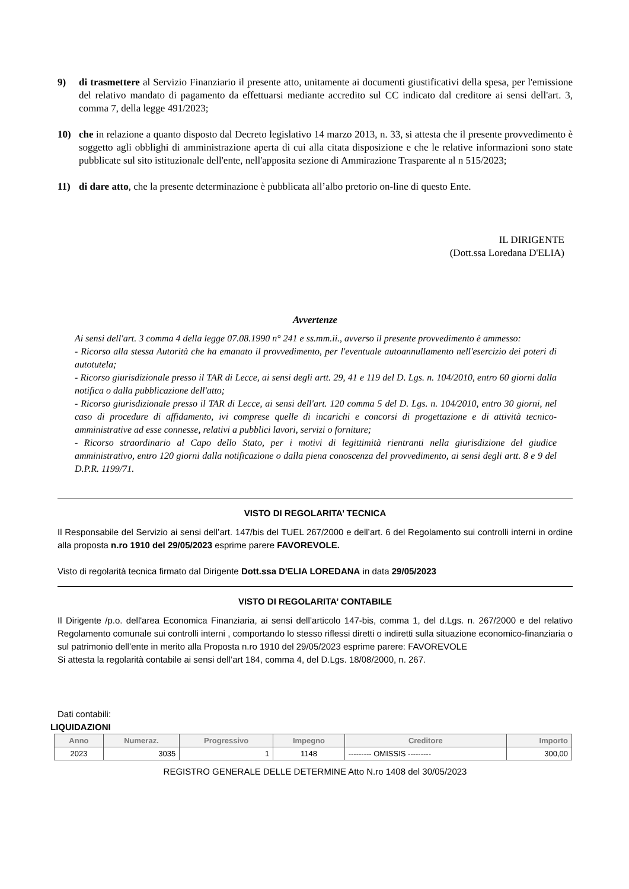9) di trasmettere al Servizio Finanziario il presente atto, unitamente ai documenti giustificativi della spesa, per l'emissione del relativo mandato di pagamento da effettuarsi mediante accredito sul CC indicato dal creditore ai sensi dell'art. 3, comma 7, della legge 491/2023;
10) che in relazione a quanto disposto dal Decreto legislativo 14 marzo 2013, n. 33, si attesta che il presente provvedimento è soggetto agli obblighi di amministrazione aperta di cui alla citata disposizione e che le relative informazioni sono state pubblicate sul sito istituzionale dell'ente, nell'apposita sezione di Ammirazione Trasparente al n 515/2023;
11) di dare atto, che la presente determinazione è pubblicata all’albo pretorio on-line di questo Ente.
IL DIRIGENTE
(Dott.ssa Loredana D'ELIA)
Avvertenze
Ai sensi dell'art. 3 comma 4 della legge 07.08.1990 n° 241 e ss.mm.ii., avverso il presente provvedimento è ammesso:
- Ricorso alla stessa Autorità che ha emanato il provvedimento, per l'eventuale autoannullamento nell'esercizio dei poteri di autotutela;
- Ricorso giurisdizionale presso il TAR di Lecce, ai sensi degli artt. 29, 41 e 119 del D. Lgs. n. 104/2010, entro 60 giorni dalla notifica o dalla pubblicazione dell'atto;
- Ricorso giurisdizionale presso il TAR di Lecce, ai sensi dell'art. 120 comma 5 del D. Lgs. n. 104/2010, entro 30 giorni, nel caso di procedure di affidamento, ivi comprese quelle di incarichi e concorsi di progettazione e di attività tecnico-amministrative ad esse connesse, relativi a pubblici lavori, servizi o forniture;
- Ricorso straordinario al Capo dello Stato, per i motivi di legittimità rientranti nella giurisdizione del giudice amministrativo, entro 120 giorni dalla notificazione o dalla piena conoscenza del provvedimento, ai sensi degli artt. 8 e 9 del D.P.R. 1199/71.
VISTO DI REGOLARITA’ TECNICA
Il Responsabile del Servizio ai sensi dell’art. 147/bis del TUEL 267/2000 e dell’art. 6 del Regolamento sui controlli interni in ordine alla proposta n.ro 1910 del 29/05/2023 esprime parere FAVOREVOLE.
Visto di regolarità tecnica firmato dal Dirigente Dott.ssa D'ELIA LOREDANA in data 29/05/2023
VISTO DI REGOLARITA’ CONTABILE
Il Dirigente /p.o. dell'area Economica Finanziaria, ai sensi dell’articolo 147-bis, comma 1, del d.Lgs. n. 267/2000 e del relativo Regolamento comunale sui controlli interni , comportando lo stesso riflessi diretti o indiretti sulla situazione economico-finanziaria o sul patrimonio dell’ente in merito alla Proposta n.ro 1910 del 29/05/2023 esprime parere: FAVOREVOLE
Si attesta la regolarità contabile ai sensi dell’art 184, comma 4, del D.Lgs. 18/08/2000, n. 267.
Dati contabili:
LIQUIDAZIONI
| Anno | Numeraz. | Progressivo | Impegno | Creditore | Importo |
| --- | --- | --- | --- | --- | --- |
| 2023 | 3035 | 1 | 1148 | --------- OMISSIS --------- | 300,00 |
REGISTRO GENERALE DELLE DETERMINE Atto N.ro 1408 del 30/05/2023